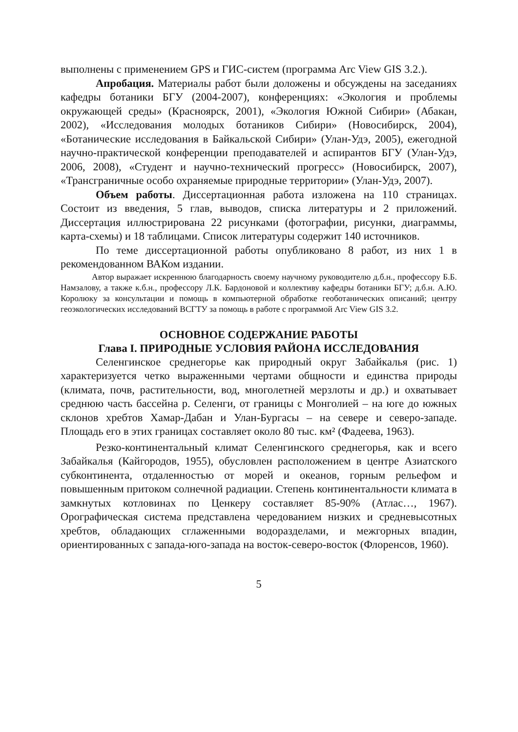выполнены с применением GPS и ГИС-систем (программа Arc View GIS 3.2.).
Апробация. Материалы работ были доложены и обсуждены на заседаниях кафедры ботаники БГУ (2004-2007), конференциях: «Экология и проблемы окружающей среды» (Красноярск, 2001), «Экология Южной Сибири» (Абакан, 2002), «Исследования молодых ботаников Сибири» (Новосибирск, 2004), «Ботанические исследования в Байкальской Сибири» (Улан-Удэ, 2005), ежегодной научно-практической конференции преподавателей и аспирантов БГУ (Улан-Удэ, 2006, 2008), «Студент и научно-технический прогресс» (Новосибирск, 2007), «Трансграничные особо охраняемые природные территории» (Улан-Удэ, 2007).
Объем работы. Диссертационная работа изложена на 110 страницах. Состоит из введения, 5 глав, выводов, списка литературы и 2 приложений. Диссертация иллюстрирована 22 рисунками (фотографии, рисунки, диаграммы, карта-схемы) и 18 таблицами. Список литературы содержит 140 источников.
По теме диссертационной работы опубликовано 8 работ, из них 1 в рекомендованном ВАКом издании.
Автор выражает искреннюю благодарность своему научному руководителю д.б.н., профессору Б.Б. Намзалову, а также к.б.н., профессору Л.К. Бардоновой и коллективу кафедры ботаники БГУ; д.б.н. А.Ю. Королюку за консультации и помощь в компьютерной обработке геоботанических описаний; центру геоэкологических исследований ВСГТУ за помощь в работе с программой Arc View GIS 3.2.
ОСНОВНОЕ СОДЕРЖАНИЕ РАБОТЫ
Глава I. ПРИРОДНЫЕ УСЛОВИЯ РАЙОНА ИССЛЕДОВАНИЯ
Селенгинское среднегорье как природный округ Забайкалья (рис. 1) характеризуется четко выраженными чертами общности и единства природы (климата, почв, растительности, вод, многолетней мерзлоты и др.) и охватывает среднюю часть бассейна р. Селенги, от границы с Монголией – на юге до южных склонов хребтов Хамар-Дабан и Улан-Бургасы – на севере и северо-западе. Площадь его в этих границах составляет около 80 тыс. км² (Фадеева, 1963).
Резко-континентальный климат Селенгинского среднегорья, как и всего Забайкалья (Кайгородов, 1955), обусловлен расположением в центре Азиатского субконтинента, отдаленностью от морей и океанов, горным рельефом и повышенным притоком солнечной радиации. Степень континентальности климата в замкнутых котловинах по Ценкеру составляет 85-90% (Атлас…, 1967). Орографическая система представлена чередованием низких и средневысотных хребтов, обладающих сглаженными водоразделами, и межгорных впадин, ориентированных с запада-юго-запада на восток-северо-восток (Флоренсов, 1960).
5